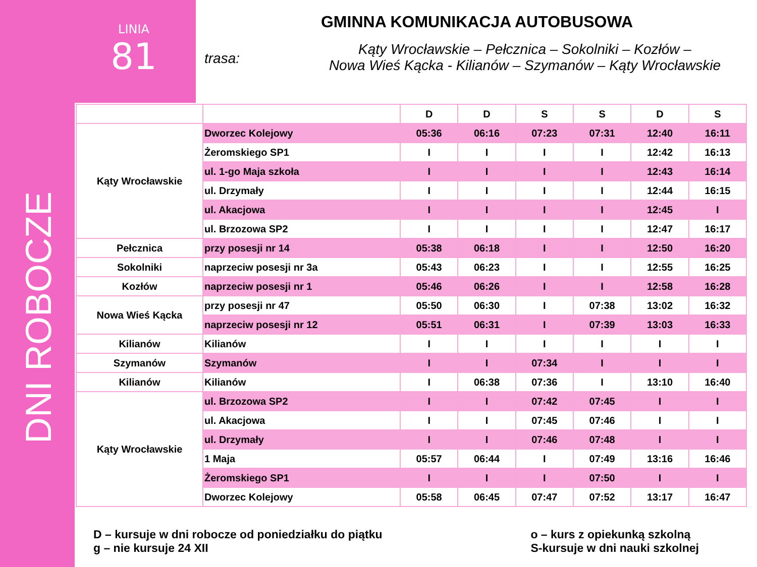LINIA
81
DNI ROBOCZE
GMINNA KOMUNIKACJA AUTOBUSOWA
trasa:
Kąty Wrocławskie – Pełcznica – Sokolniki – Kozłów –
Nowa Wieś Kącka - Kilianów – Szymanów – Kąty Wrocławskie
| | | D | D | S | S | D | S |
| --- | --- | --- | --- | --- | --- | --- | --- |
| Kąty Wrocławskie | Dworzec Kolejowy | 05:36 | 06:16 | 07:23 | 07:31 | 12:40 | 16:11 |
| | Żeromskiego SP1 | I | I | I | I | 12:42 | 16:13 |
| | ul. 1-go Maja szkoła | I | I | I | I | 12:43 | 16:14 |
| | ul. Drzymały | I | I | I | I | 12:44 | 16:15 |
| | ul. Akacjowa | I | I | I | I | 12:45 | I |
| | ul. Brzozowa SP2 | I | I | I | I | 12:47 | 16:17 |
| Pełcznica | przy posesji nr 14 | 05:38 | 06:18 | I | I | 12:50 | 16:20 |
| Sokolniki | naprzeciw posesji nr 3a | 05:43 | 06:23 | I | I | 12:55 | 16:25 |
| Kozłów | naprzeciw posesji nr 1 | 05:46 | 06:26 | I | I | 12:58 | 16:28 |
| Nowa Wieś Kącka | przy posesji nr 47 | 05:50 | 06:30 | I | 07:38 | 13:02 | 16:32 |
| | naprzeciw posesji nr 12 | 05:51 | 06:31 | I | 07:39 | 13:03 | 16:33 |
| Kilianów | Kilianów | I | I | I | I | I | I |
| Szymanów | Szymanów | I | I | 07:34 | I | I | I |
| Kilianów | Kilianów | I | 06:38 | 07:36 | I | 13:10 | 16:40 |
| Kąty Wrocławskie | ul. Brzozowa SP2 | I | I | 07:42 | 07:45 | I | I |
| | ul. Akacjowa | I | I | 07:45 | 07:46 | I | I |
| | ul. Drzymały | I | I | 07:46 | 07:48 | I | I |
| | 1 Maja | 05:57 | 06:44 | I | 07:49 | 13:16 | 16:46 |
| | Żeromskiego SP1 | I | I | I | 07:50 | I | I |
| | Dworzec Kolejowy | 05:58 | 06:45 | 07:47 | 07:52 | 13:17 | 16:47 |
D – kursuje w dni robocze od poniedziałku do piątku
g – nie kursuje 24 XII
o – kurs z opiekunką szkolną
S-kursuje w dni nauki szkolnej